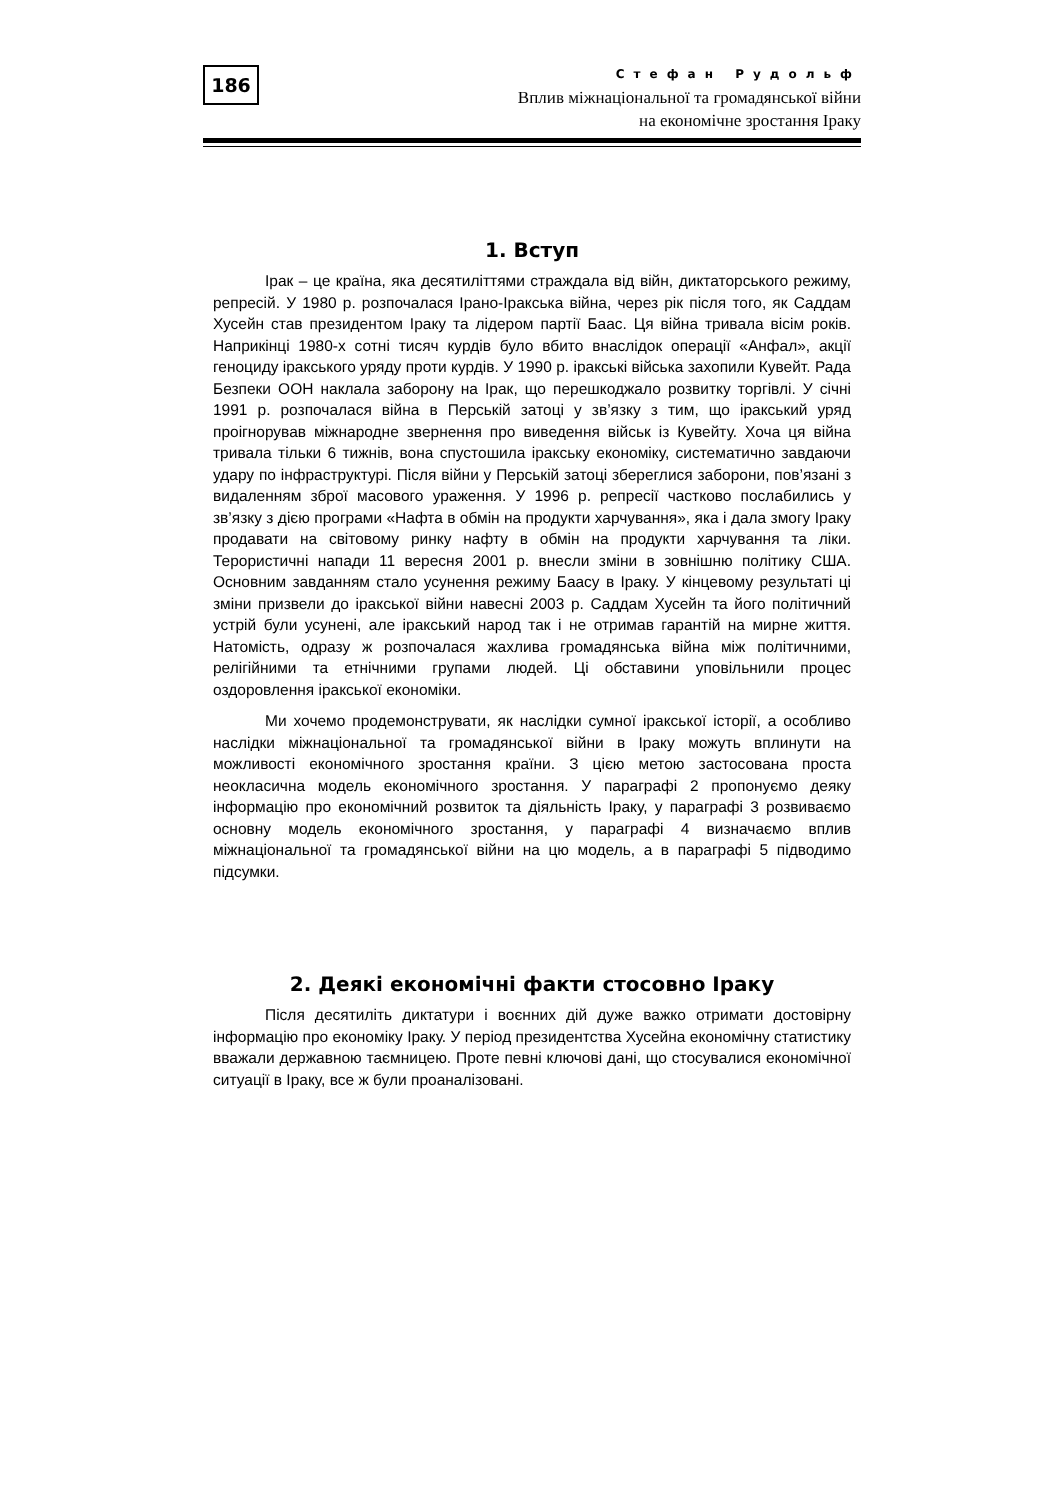186
Стефан Рудольф
Вплив міжнаціональної та громадянської війни
на економічне зростання Іраку
1. Вступ
Ірак – це країна, яка десятиліттями страждала від війн, диктаторського режиму, репресій. У 1980 р. розпочалася Ірано-Іракська війна, через рік після того, як Саддам Хусейн став президентом Іраку та лідером партії Баас. Ця війна тривала вісім років. Наприкінці 1980-х сотні тисяч курдів було вбито внаслідок операції «Анфал», акції геноциду іракського уряду проти курдів. У 1990 р. іракські війська захопили Кувейт. Рада Безпеки ООН наклала заборону на Ірак, що перешкоджало розвитку торгівлі. У січні 1991 р. розпочалася війна в Перській затоці у зв’язку з тим, що іракський уряд проігнорував міжнародне звернення про виведення військ із Кувейту. Хоча ця війна тривала тільки 6 тижнів, вона спустошила іракську економіку, систематично завдаючи удару по інфраструктурі. Після війни у Перській затоці збереглися заборони, пов’язані з видаленням зброї масового ураження. У 1996 р. репресії частково послабились у зв’язку з дією програми «Нафта в обмін на продукти харчування», яка і дала змогу Іраку продавати на світовому ринку нафту в обмін на продукти харчування та ліки. Терористичні напади 11 вересня 2001 р. внесли зміни в зовнішню політику США. Основним завданням стало усунення режиму Баасу в Іраку. У кінцевому результаті ці зміни призвели до іракської війни навесні 2003 р. Саддам Хусейн та його політичний устрій були усунені, але іракський народ так і не отримав гарантій на мирне життя. Натомість, одразу ж розпочалася жахлива громадянська війна між політичними, релігійними та етнічними групами людей. Ці обставини уповільнили процес оздоровлення іракської економіки.
Ми хочемо продемонструвати, як наслідки сумної іракської історії, а особливо наслідки міжнаціональної та громадянської війни в Іраку можуть вплинути на можливості економічного зростання країни. З цією метою застосована проста неокласична модель економічного зростання. У параграфі 2 пропонуємо деяку інформацію про економічний розвиток та діяльність Іраку, у параграфі 3 розвиваємо основну модель економічного зростання, у параграфі 4 визначаємо вплив міжнаціональної та громадянської війни на цю модель, а в параграфі 5 підводимо підсумки.
2. Деякі економічні факти стосовно Іраку
Після десятиліть диктатури і воєнних дій дуже важко отримати достовірну інформацію про економіку Іраку. У період президентства Хусейна економічну статистику вважали державною таємницею. Проте певні ключові дані, що стосувалися економічної ситуації в Іраку, все ж були проаналізовані.